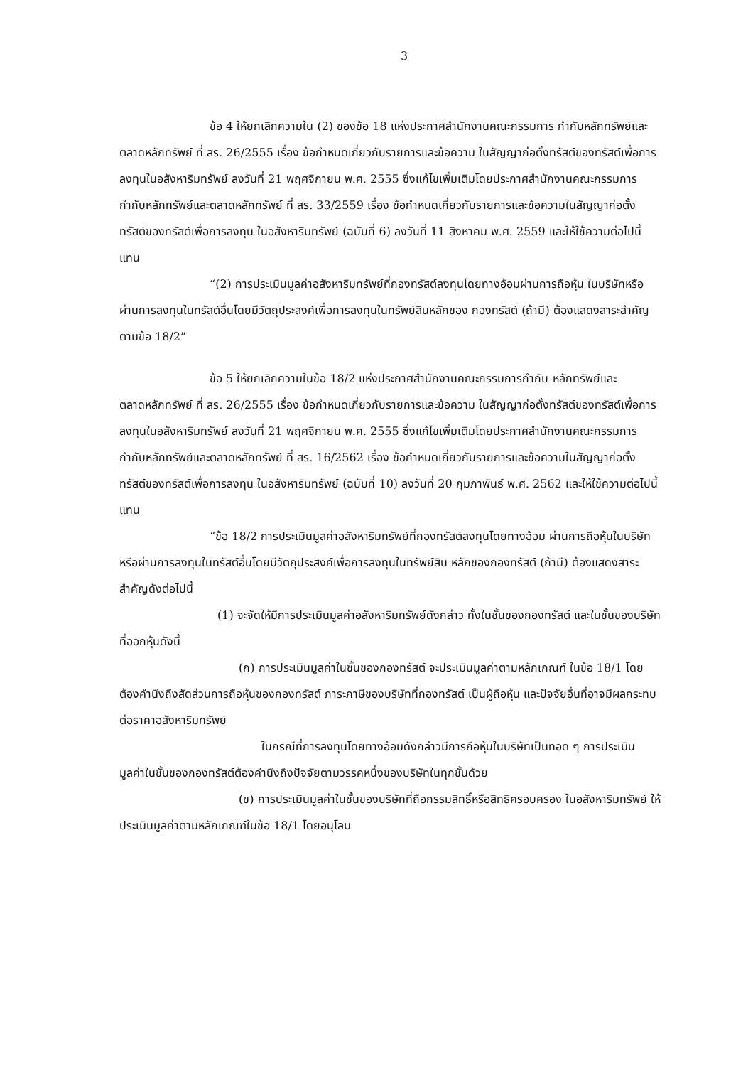3
ข้อ 4 ให้ยกเลิกความใน (2) ของข้อ 18 แห่งประกาศสำนักงานคณะกรรมการ กำกับหลักทรัพย์และตลาดหลักทรัพย์ ที่ สร. 26/2555 เรื่อง ข้อกำหนดเกี่ยวกับรายการและข้อความ ในสัญญาก่อตั้งทรัสต์ของทรัสต์เพื่อการลงทุนในอสังหาริมทรัพย์ ลงวันที่ 21 พฤศจิกายน พ.ศ. 2555 ซึ่งแก้ไขเพิ่มเติมโดยประกาศสำนักงานคณะกรรมการกำกับหลักทรัพย์และตลาดหลักทรัพย์ ที่ สร. 33/2559 เรื่อง ข้อกำหนดเกี่ยวกับรายการและข้อความในสัญญาก่อตั้งทรัสต์ของทรัสต์เพื่อการลงทุน ในอสังหาริมทรัพย์ (ฉบับที่ 6) ลงวันที่ 11 สิงหาคม พ.ศ. 2559 และให้ใช้ความต่อไปนี้แทน
“(2) การประเมินมูลค่าอสังหาริมทรัพย์ที่กองทรัสต์ลงทุนโดยทางอ้อมผ่านการถือหุ้น ในบริษัทหรือผ่านการลงทุนในทรัสต์อื่นโดยมีวัตถุประสงค์เพื่อการลงทุนในทรัพย์สินหลักของ กองทรัสต์ (ถ้ามี) ต้องแสดงสาระสำคัญตามข้อ 18/2”
ข้อ 5 ให้ยกเลิกความในข้อ 18/2 แห่งประกาศสำนักงานคณะกรรมการกำกับ หลักทรัพย์และตลาดหลักทรัพย์ ที่ สร. 26/2555 เรื่อง ข้อกำหนดเกี่ยวกับรายการและข้อความ ในสัญญาก่อตั้งทรัสต์ของทรัสต์เพื่อการลงทุนในอสังหาริมทรัพย์ ลงวันที่ 21 พฤศจิกายน พ.ศ. 2555 ซึ่งแก้ไขเพิ่มเติมโดยประกาศสำนักงานคณะกรรมการกำกับหลักทรัพย์และตลาดหลักทรัพย์ ที่ สร. 16/2562 เรื่อง ข้อกำหนดเกี่ยวกับรายการและข้อความในสัญญาก่อตั้งทรัสต์ของทรัสต์เพื่อการลงทุน ในอสังหาริมทรัพย์ (ฉบับที่ 10) ลงวันที่ 20 กุมภาพันธ์ พ.ศ. 2562 และให้ใช้ความต่อไปนี้แทน
“ข้อ 18/2 การประเมินมูลค่าอสังหาริมทรัพย์ที่กองทรัสต์ลงทุนโดยทางอ้อม ผ่านการถือหุ้นในบริษัทหรือผ่านการลงทุนในทรัสต์อื่นโดยมีวัตถุประสงค์เพื่อการลงทุนในทรัพย์สิน หลักของกองทรัสต์ (ถ้ามี) ต้องแสดงสาระสำคัญดังต่อไปนี้
(1) จะจัดให้มีการประเมินมูลค่าอสังหาริมทรัพย์ดังกล่าว ทั้งในชั้นของกองทรัสต์ และในชั้นของบริษัทที่ออกหุ้นดังนี้
(ก) การประเมินมูลค่าในชั้นของกองทรัสต์ จะประเมินมูลค่าตามหลักเกณฑ์ ในข้อ 18/1 โดยต้องคำนึงถึงสัดส่วนการถือหุ้นของกองทรัสต์ ภาระภาษีของบริษัทที่กองทรัสต์ เป็นผู้ถือหุ้น และปัจจัยอื่นที่อาจมีผลกระทบต่อราคาอสังหาริมทรัพย์
ในกรณีที่การลงทุนโดยทางอ้อมดังกล่าวมีการถือหุ้นในบริษัทเป็นทอด ๆ การประเมินมูลค่าในชั้นของกองทรัสต์ต้องคำนึงถึงปัจจัยตามวรรคหนึ่งของบริษัทในทุกชั้นด้วย
(ข) การประเมินมูลค่าในชั้นของบริษัทที่ถือกรรมสิทธิ์หรือสิทธิครอบครอง ในอสังหาริมทรัพย์ ให้ประเมินมูลค่าตามหลักเกณฑ์ในข้อ 18/1 โดยอนุโลม